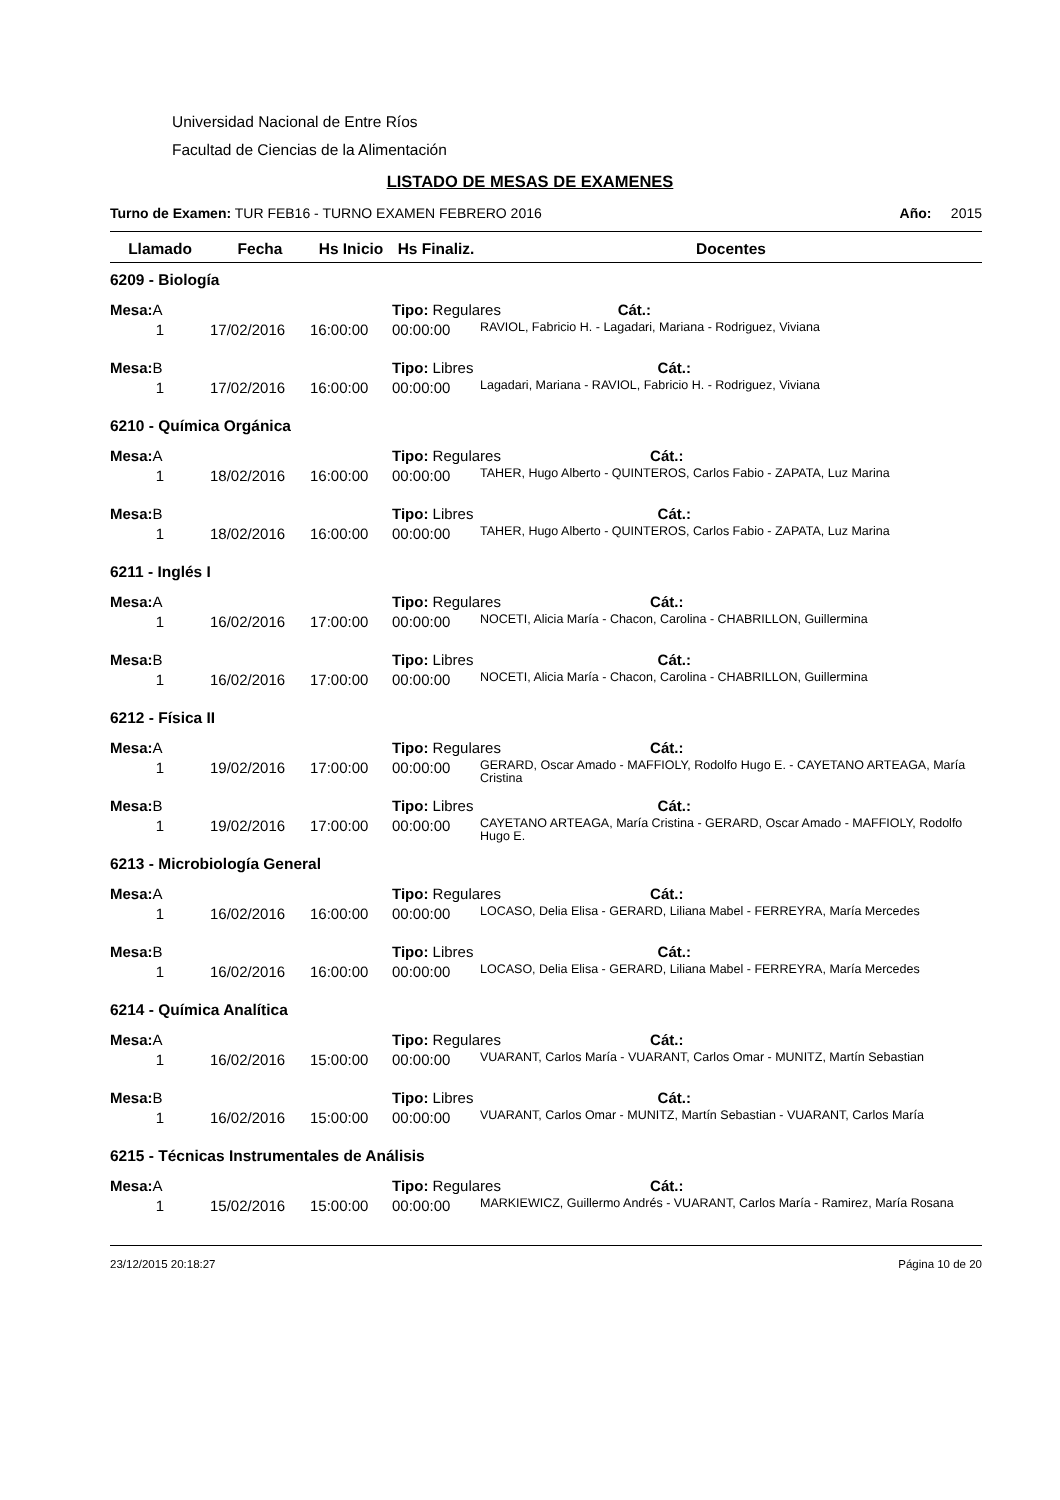Universidad Nacional de Entre Ríos
Facultad de Ciencias de la Alimentación
LISTADO DE MESAS DE EXAMENES
Turno de Examen: TUR FEB16 - TURNO EXAMEN FEBRERO 2016 Año: 2015
| Llamado | Fecha | Hs Inicio | Hs Finaliz. | Docentes |
| --- | --- | --- | --- | --- |
| 6209 - Biología | | | | |
| Mesa: A | | | Tipo: Regulares Cát.: | |
| 1 | 17/02/2016 | 16:00:00 | 00:00:00 | RAVIOL, Fabricio H. - Lagadari, Mariana - Rodriguez, Viviana |
| Mesa: B | | | Tipo: Libres Cát.: | |
| 1 | 17/02/2016 | 16:00:00 | 00:00:00 | Lagadari, Mariana - RAVIOL, Fabricio H. - Rodriguez, Viviana |
| 6210 - Química Orgánica | | | | |
| Mesa: A | | | Tipo: Regulares Cát.: | |
| 1 | 18/02/2016 | 16:00:00 | 00:00:00 | TAHER, Hugo Alberto - QUINTEROS, Carlos Fabio - ZAPATA, Luz Marina |
| Mesa: B | | | Tipo: Libres Cát.: | |
| 1 | 18/02/2016 | 16:00:00 | 00:00:00 | TAHER, Hugo Alberto - QUINTEROS, Carlos Fabio - ZAPATA, Luz Marina |
| 6211 - Inglés I | | | | |
| Mesa: A | | | Tipo: Regulares Cát.: | |
| 1 | 16/02/2016 | 17:00:00 | 00:00:00 | NOCETI, Alicia María - Chacon, Carolina - CHABRILLON, Guillermina |
| Mesa: B | | | Tipo: Libres Cát.: | |
| 1 | 16/02/2016 | 17:00:00 | 00:00:00 | NOCETI, Alicia María - Chacon, Carolina - CHABRILLON, Guillermina |
| 6212 - Física II | | | | |
| Mesa: A | | | Tipo: Regulares Cát.: | |
| 1 | 19/02/2016 | 17:00:00 | 00:00:00 | GERARD, Oscar Amado - MAFFIOLY, Rodolfo Hugo E. - CAYETANO ARTEAGA, María Cristina |
| Mesa: B | | | Tipo: Libres Cát.: | |
| 1 | 19/02/2016 | 17:00:00 | 00:00:00 | CAYETANO ARTEAGA, María Cristina - GERARD, Oscar Amado - MAFFIOLY, Rodolfo Hugo E. |
| 6213 - Microbiología General | | | | |
| Mesa: A | | | Tipo: Regulares Cát.: | |
| 1 | 16/02/2016 | 16:00:00 | 00:00:00 | LOCASO, Delia Elisa - GERARD, Liliana Mabel - FERREYRA, María Mercedes |
| Mesa: B | | | Tipo: Libres Cát.: | |
| 1 | 16/02/2016 | 16:00:00 | 00:00:00 | LOCASO, Delia Elisa - GERARD, Liliana Mabel - FERREYRA, María Mercedes |
| 6214 - Química Analítica | | | | |
| Mesa: A | | | Tipo: Regulares Cát.: | |
| 1 | 16/02/2016 | 15:00:00 | 00:00:00 | VUARANT, Carlos María - VUARANT, Carlos Omar - MUNITZ, Martín Sebastian |
| Mesa: B | | | Tipo: Libres Cát.: | |
| 1 | 16/02/2016 | 15:00:00 | 00:00:00 | VUARANT, Carlos Omar - MUNITZ, Martín Sebastian - VUARANT, Carlos María |
| 6215 - Técnicas Instrumentales de Análisis | | | | |
| Mesa: A | | | Tipo: Regulares Cát.: | |
| 1 | 15/02/2016 | 15:00:00 | 00:00:00 | MARKIEWICZ, Guillermo Andrés - VUARANT, Carlos María - Ramirez, María Rosana |
23/12/2015 20:18:27 Página 10 de 20